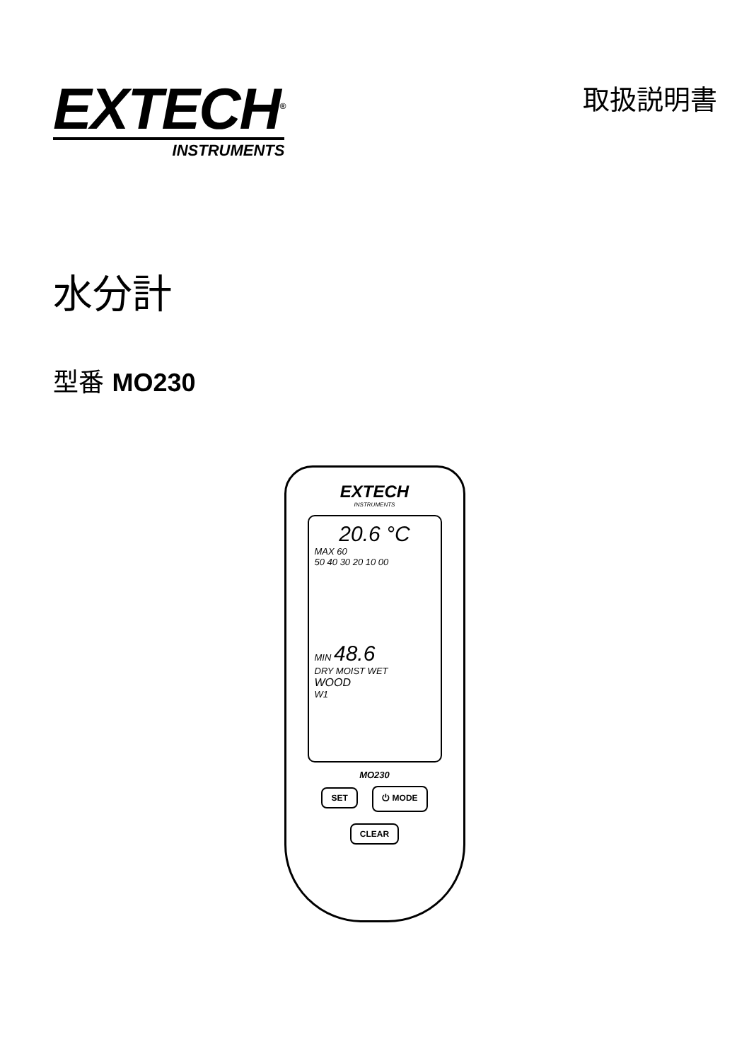EXTECH<sup>®</sup>
INSTRUMENTS
取扱説明書
水分計
型番 MO230
EXTECH
INSTRUMENTS
20.6 °C
MAX 60
50 40 30 20 10 00
MIN 48.6
DRY MOIST WET
WOOD
W1
MO230
SET ⏻ MODE
CLEAR